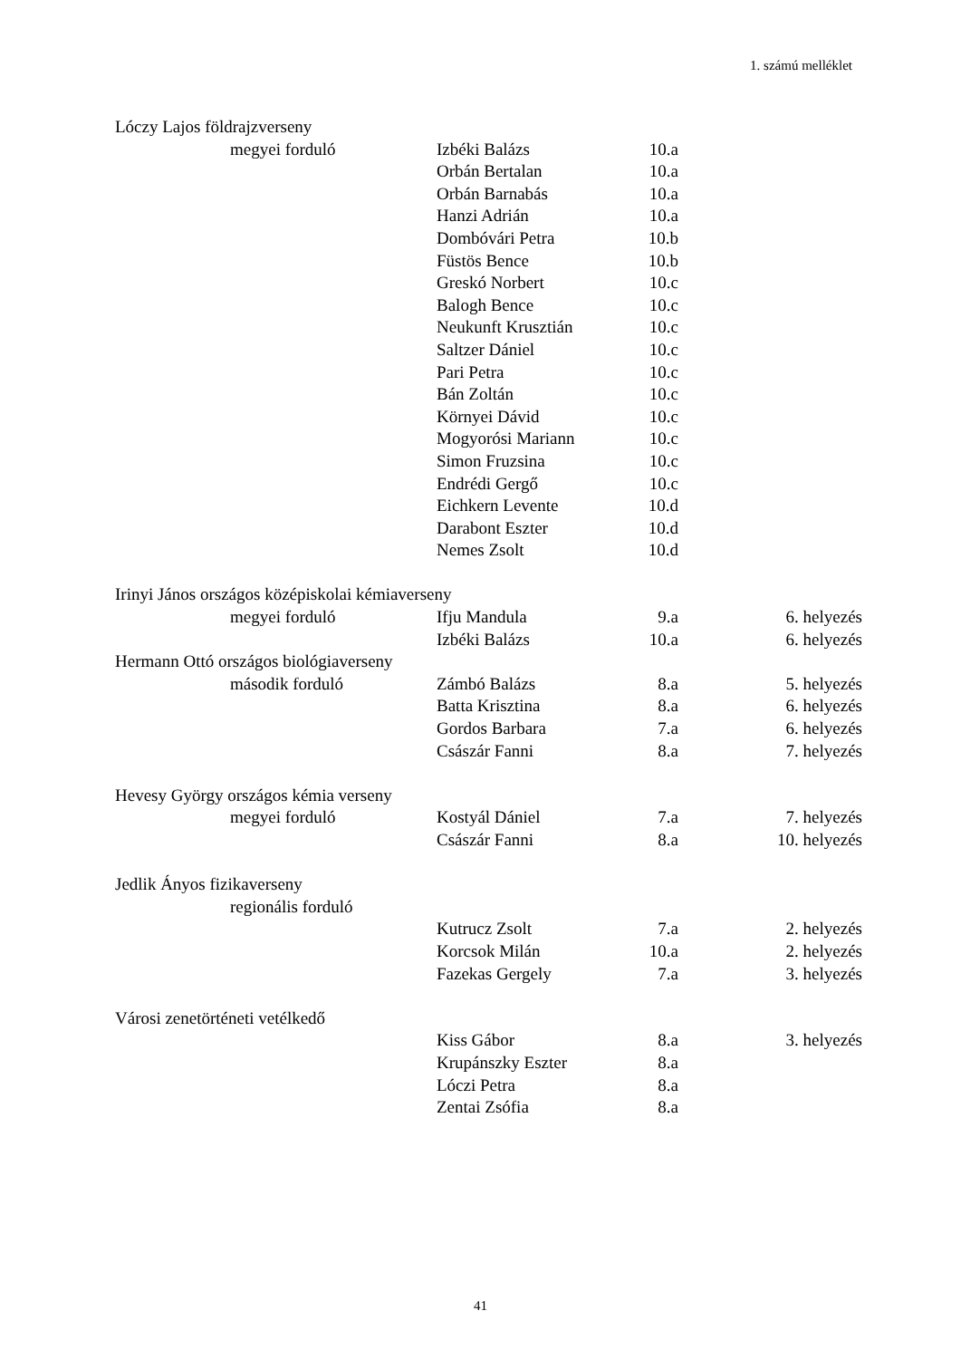1. számú melléklet
| Lóczy Lajos földrajzverseny | | | | |
| | megyei forduló | Izbéki Balázs | 10.a | |
| | | Orbán Bertalan | 10.a | |
| | | Orbán Barnabás | 10.a | |
| | | Hanzi Adrián | 10.a | |
| | | Dombóvári Petra | 10.b | |
| | | Füstös Bence | 10.b | |
| | | Greskó Norbert | 10.c | |
| | | Balogh Bence | 10.c | |
| | | Neukunft Krusztián | 10.c | |
| | | Saltzer Dániel | 10.c | |
| | | Pari Petra | 10.c | |
| | | Bán Zoltán | 10.c | |
| | | Környei Dávid | 10.c | |
| | | Mogyorósi Mariann | 10.c | |
| | | Simon Fruzsina | 10.c | |
| | | Endrédi Gergő | 10.c | |
| | | Eichkern Levente | 10.d | |
| | | Darabont Eszter | 10.d | |
| | | Nemes Zsolt | 10.d | |
| Irinyi János országos középiskolai kémiaverseny | | | | |
| | megyei forduló | Ifju Mandula | 9.a | 6. helyezés |
| | | Izbéki Balázs | 10.a | 6. helyezés |
| Hermann Ottó országos biológiaverseny | | | | |
| | második forduló | Zámbó Balázs | 8.a | 5. helyezés |
| | | Batta Krisztina | 8.a | 6. helyezés |
| | | Gordos Barbara | 7.a | 6. helyezés |
| | | Császár Fanni | 8.a | 7. helyezés |
| Hevesy György országos kémia verseny | | | | |
| | megyei forduló | Kostyál Dániel | 7.a | 7. helyezés |
| | | Császár Fanni | 8.a | 10. helyezés |
| Jedlik Ányos fizikaverseny | | | | |
| | regionális forduló | | | |
| | | Kutrucz Zsolt | 7.a | 2. helyezés |
| | | Korcsok Milán | 10.a | 2. helyezés |
| | | Fazekas Gergely | 7.a | 3. helyezés |
| Városi zenetörténeti vetélkedő | | | | |
| | | Kiss Gábor | 8.a | 3. helyezés |
| | | Krupánszky Eszter | 8.a | |
| | | Lóczi Petra | 8.a | |
| | | Zentai Zsófia | 8.a | |
41